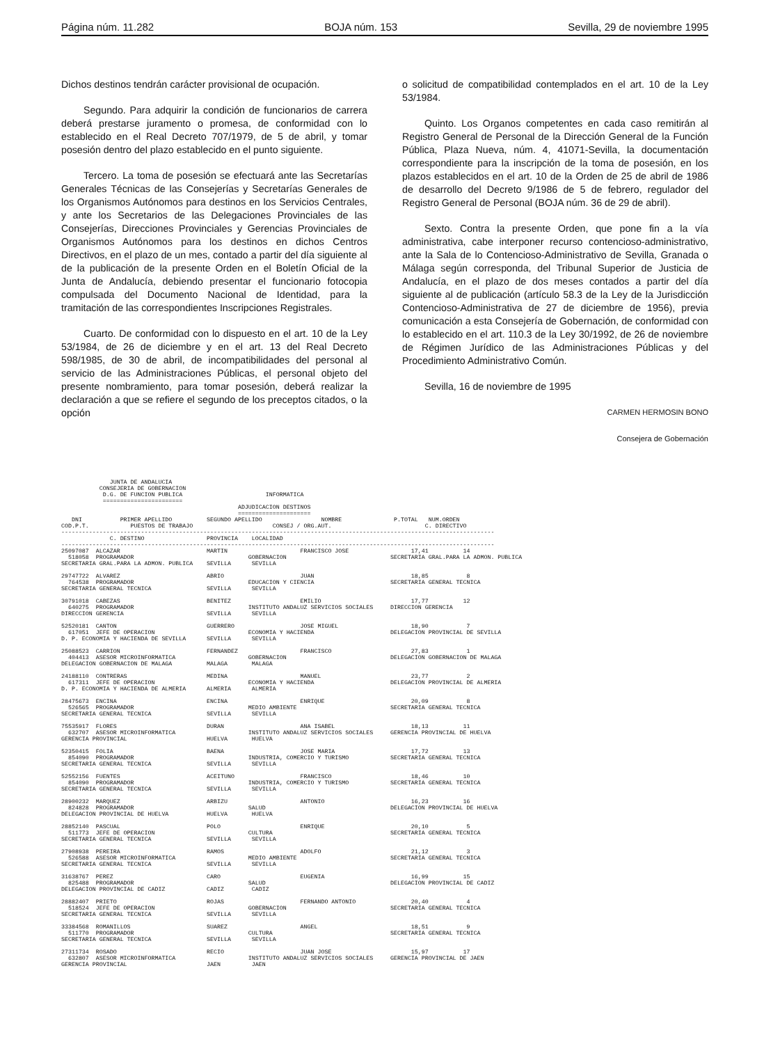Página núm. 11.282 BOJA núm. 153 Sevilla, 29 de noviembre 1995
Dichos destinos tendrán carácter provisional de ocupación.
Segundo. Para adquirir la condición de funcionarios de carrera deberá prestarse juramento o promesa, de conformidad con lo establecido en el Real Decreto 707/1979, de 5 de abril, y tomar posesión dentro del plazo establecido en el punto siguiente.
Tercero. La toma de posesión se efectuará ante las Secretarías Generales Técnicas de las Consejerías y Secretarías Generales de los Organismos Autónomos para destinos en los Servicios Centrales, y ante los Secretarios de las Delegaciones Provinciales de las Consejerías, Direcciones Provinciales y Gerencias Provinciales de Organismos Autónomos para los destinos en dichos Centros Directivos, en el plazo de un mes, contado a partir del día siguiente al de la publicación de la presente Orden en el Boletín Oficial de la Junta de Andalucía, debiendo presentar el funcionario fotocopia compulsada del Documento Nacional de Identidad, para la tramitación de las correspondientes Inscripciones Registrales.
Cuarto. De conformidad con lo dispuesto en el art. 10 de la Ley 53/1984, de 26 de diciembre y en el art. 13 del Real Decreto 598/1985, de 30 de abril, de incompatibilidades del personal al servicio de las Administraciones Públicas, el personal objeto del presente nombramiento, para tomar posesión, deberá realizar la declaración a que se refiere el segundo de los preceptos citados, o la opción
o solicitud de compatibilidad contemplados en el art. 10 de la Ley 53/1984.
Quinto. Los Organos competentes en cada caso remitirán al Registro General de Personal de la Dirección General de la Función Pública, Plaza Nueva, núm. 4, 41071-Sevilla, la documentación correspondiente para la inscripción de la toma de posesión, en los plazos establecidos en el art. 10 de la Orden de 25 de abril de 1986 de desarrollo del Decreto 9/1986 de 5 de febrero, regulador del Registro General de Personal (BOJA núm. 36 de 29 de abril).
Sexto. Contra la presente Orden, que pone fin a la vía administrativa, cabe interponer recurso contencioso-administrativo, ante la Sala de lo Contencioso-Administrativo de Sevilla, Granada o Málaga según corresponda, del Tribunal Superior de Justicia de Andalucía, en el plazo de dos meses contados a partir del día siguiente al de publicación (artículo 58.3 de la Ley de la Jurisdicción Contencioso-Administrativa de 27 de diciembre de 1956), previa comunicación a esta Consejería de Gobernación, de conformidad con lo establecido en el art. 110.3 de la Ley 30/1992, de 26 de noviembre de Régimen Jurídico de las Administraciones Públicas y del Procedimiento Administrativo Común.
Sevilla, 16 de noviembre de 1995
CARMEN HERMOSIN BONO
Consejera de Gobernación
              JUNTA DE ANDALUCIA
           CONSEJERIA DE GOBERNACION
            D.G. DE FUNCION PUBLICA                        INFORMATICA
            =======================
                                                   ADJUDICACION DESTINOS
                                                   =====================
   DNI           PRIMER APELLIDO          SEGUNDO APELLIDO                 NOMBRE               P.TOTAL   NUM.ORDEN
COD.P.T.            PUESTOS DE TRABAJO                       CONSEJ / ORG.AUT.                           C. DIRECTIVO
-----------------------------------------------------------------------------------------------------------------------------
              C. DESTINO                  PROVINCIA    LOCALIDAD
-----------------------------------------------------------------------------------------------------------------------------
25097087  ALCAZAR                         MARTIN                     FRANCISCO JOSE                  17,41          14
  518058  PROGRAMADOR                                 GOBERNACION                              SECRETARIA GRAL.PARA LA ADMON. PUBLICA
SECRETARIA GRAL.PARA LA ADMON. PUBLICA    SEVILLA      SEVILLA

29747722  ALVAREZ                         ABRIO                      JUAN                            18,85           8
  764538  PROGRAMADOR                                 EDUCACION Y CIENCIA                      SECRETARIA GENERAL TECNICA
SECRETARIA GENERAL TECNICA                SEVILLA      SEVILLA

30791018  CABEZAS                         BENITEZ                    EMILIO                          17,77          12
  640275  PROGRAMADOR                                 INSTITUTO ANDALUZ SERVICIOS SOCIALES     DIRECCION GERENCIA
DIRECCION GERENCIA                        SEVILLA      SEVILLA

52520181  CANTON                          GUERRERO                   JOSE MIGUEL                     18,90           7
  617051  JEFE DE OPERACION                           ECONOMIA Y HACIENDA                      DELEGACION PROVINCIAL DE SEVILLA
D. P. ECONOMIA Y HACIENDA DE SEVILLA      SEVILLA      SEVILLA

25088523  CARRION                         FERNANDEZ                  FRANCISCO                       27,83           1
  404413  ASESOR MICROINFORMATICA                     GOBERNACION                              DELEGACION GOBERNACION DE MALAGA
DELEGACION GOBERNACION DE MALAGA          MALAGA       MALAGA

24188110  CONTRERAS                       MEDINA                     MANUEL                          23,77           2
  617311  JEFE DE OPERACION                           ECONOMIA Y HACIENDA                      DELEGACION PROVINCIAL DE ALMERIA
D. P. ECONOMIA Y HACIENDA DE ALMERIA      ALMERIA      ALMERIA

28475673  ENCINA                          ENCINA                     ENRIQUE                         20,09           8
  526565  PROGRAMADOR                                 MEDIO AMBIENTE                           SECRETARIA GENERAL TECNICA
SECRETARIA GENERAL TECNICA                SEVILLA      SEVILLA

75535917  FLORES                          DURAN                      ANA ISABEL                      18,13          11
  632707  ASESOR MICROINFORMATICA                     INSTITUTO ANDALUZ SERVICIOS SOCIALES     GERENCIA PROVINCIAL DE HUELVA
GERENCIA PROVINCIAL                       HUELVA       HUELVA

52350415  FOLIA                           BAENA                      JOSE MARIA                      17,72          13
  854090  PROGRAMADOR                                 INDUSTRIA, COMERCIO Y TURISMO            SECRETARIA GENERAL TECNICA
SECRETARIA GENERAL TECNICA                SEVILLA      SEVILLA

52552156  FUENTES                         ACEITUNO                   FRANCISCO                       18,46          10
  854090  PROGRAMADOR                                 INDUSTRIA, COMERCIO Y TURISMO            SECRETARIA GENERAL TECNICA
SECRETARIA GENERAL TECNICA                SEVILLA      SEVILLA

28900232  MARQUEZ                         ARBIZU                     ANTONIO                         16,23          16
  824828  PROGRAMADOR                                 SALUD                                    DELEGACION PROVINCIAL DE HUELVA
DELEGACION PROVINCIAL DE HUELVA           HUELVA       HUELVA

28852140  PASCUAL                         POLO                       ENRIQUE                         20,10           5
  511773  JEFE DE OPERACION                           CULTURA                                  SECRETARIA GENERAL TECNICA
SECRETARIA GENERAL TECNICA                SEVILLA      SEVILLA

27908938  PEREIRA                         RAMOS                      ADOLFO                          21,12           3
  526588  ASESOR MICROINFORMATICA                     MEDIO AMBIENTE                           SECRETARIA GENERAL TECNICA
SECRETARIA GENERAL TECNICA                SEVILLA      SEVILLA

31638767  PEREZ                           CARO                       EUGENIA                         16,99          15
  825488  PROGRAMADOR                                 SALUD                                    DELEGACION PROVINCIAL DE CADIZ
DELEGACION PROVINCIAL DE CADIZ            CADIZ        CADIZ

28882407  PRIETO                          ROJAS                      FERNANDO ANTONIO                20,40           4
  518524  JEFE DE OPERACION                           GOBERNACION                              SECRETARIA GENERAL TECNICA
SECRETARIA GENERAL TECNICA                SEVILLA      SEVILLA

33384568  ROMANILLOS                      SUAREZ                     ANGEL                           18,51           9
  511770  PROGRAMADOR                                 CULTURA                                  SECRETARIA GENERAL TECNICA
SECRETARIA GENERAL TECNICA                SEVILLA      SEVILLA

27311734  ROSADO                          RECIO                      JUAN JOSE                       15,97          17
  632807  ASESOR MICROINFORMATICA                     INSTITUTO ANDALUZ SERVICIOS SOCIALES     GERENCIA PROVINCIAL DE JAEN
GERENCIA PROVINCIAL                       JAEN         JAEN